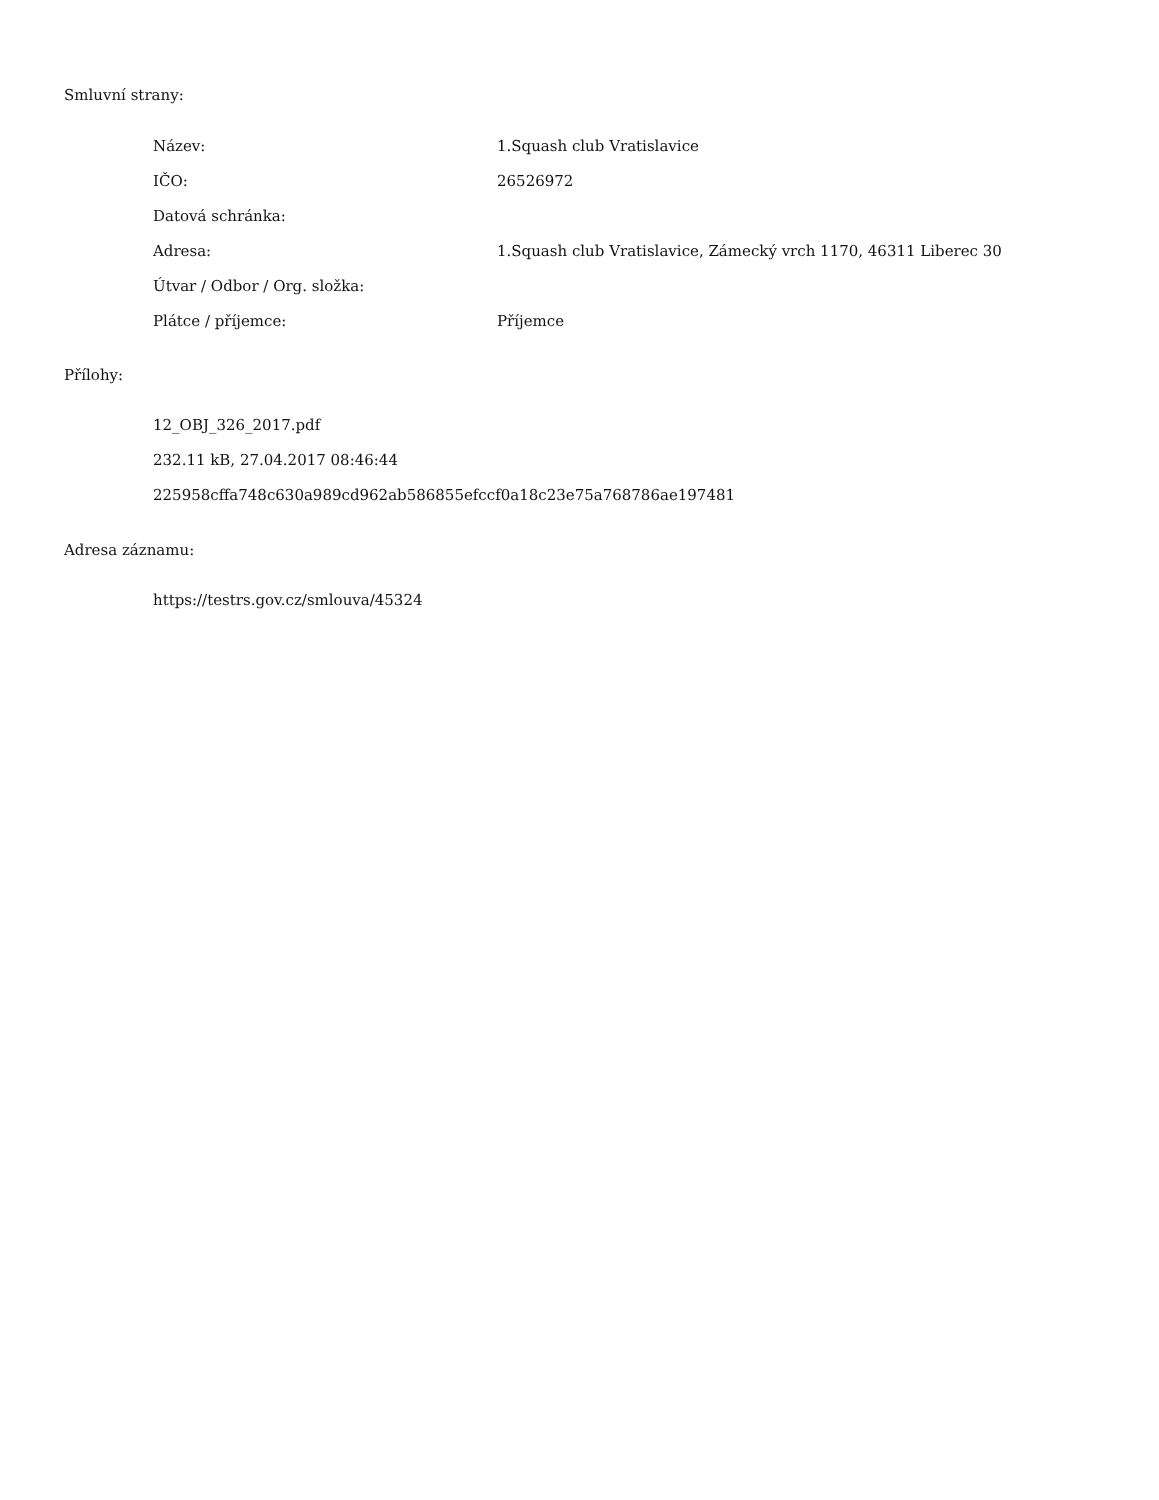Smluvní strany:
| Název: | 1.Squash club Vratislavice |
| IČO: | 26526972 |
| Datová schránka: | |
| Adresa: | 1.Squash club Vratislavice, Zámecký vrch 1170, 46311 Liberec 30 |
| Útvar / Odbor / Org. složka: | |
| Plátce / příjemce: | Příjemce |
Přílohy:
12_OBJ_326_2017.pdf
232.11 kB, 27.04.2017 08:46:44
225958cffa748c630a989cd962ab586855efccf0a18c23e75a768786ae197481
Adresa záznamu:
https://testrs.gov.cz/smlouva/45324